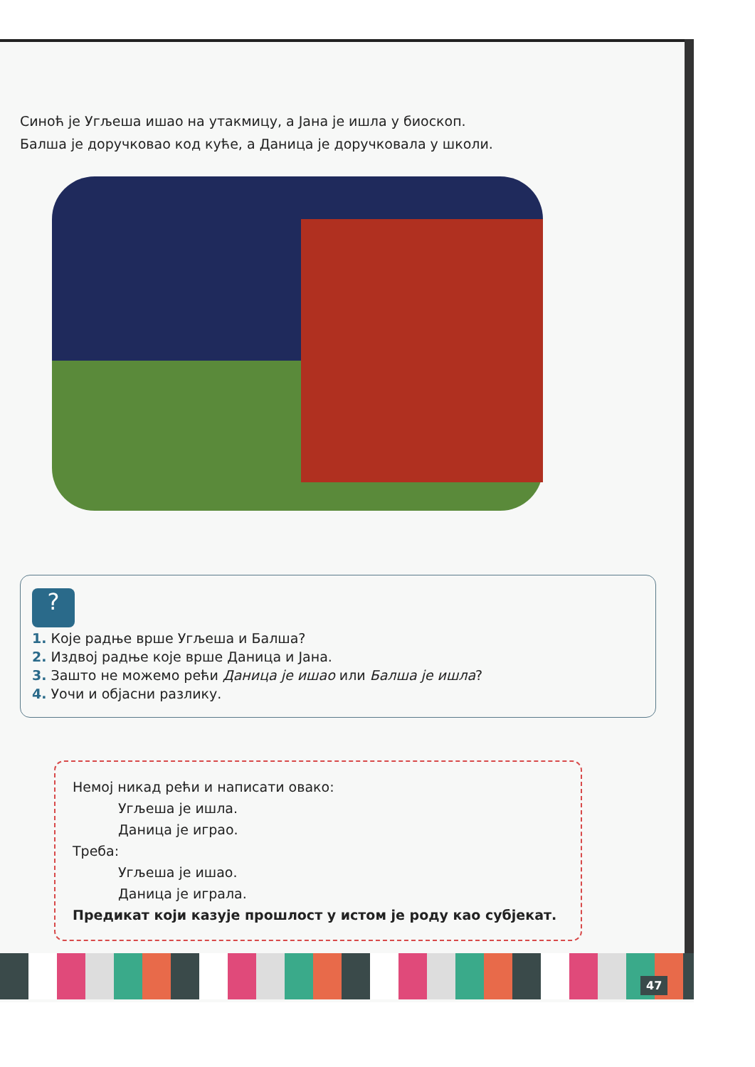Синоћ је Угљеша ишао на утакмицу, а Јана је ишла у биоскоп.
Балша је доручковао код куће, а Даница је доручковала у школи.
?
1. Које радње врше Угљеша и Балша?
2. Издвој радње које врше Даница и Јана.
3. Зашто не можемо рећи Даница је ишао или Балша је ишла?
4. Уочи и објасни разлику.
Немој никад рећи и написати овако:
Угљеша је ишла.
Даница је играо.
Треба:
Угљеша је ишао.
Даница је играла.
Предикат који казује прошлост у истом је роду као субјекат.
47